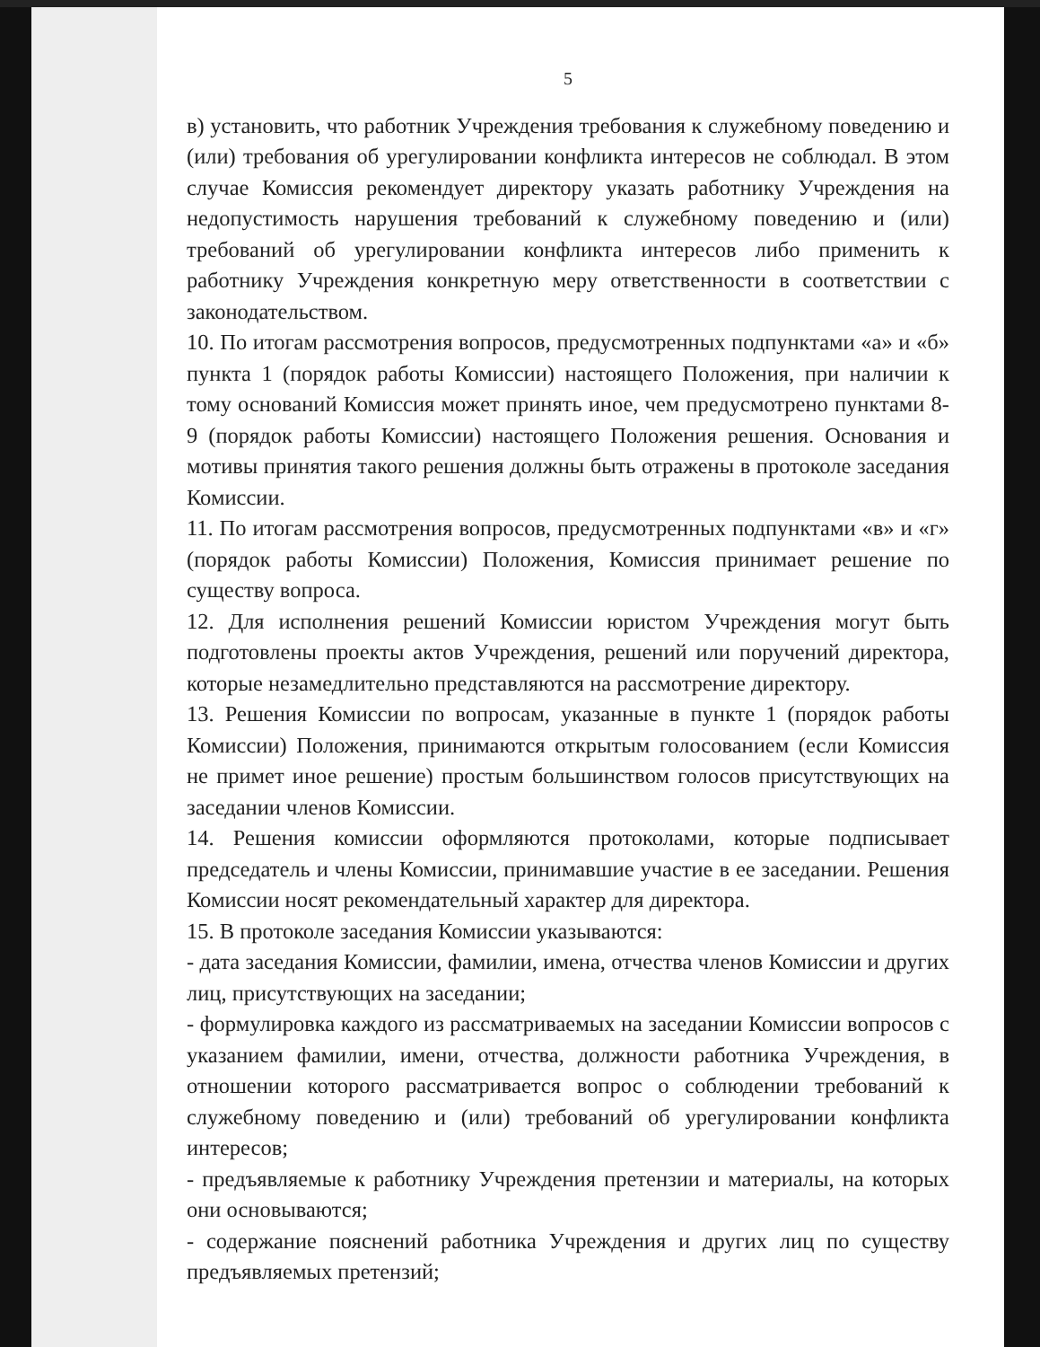5
в) установить, что работник Учреждения требования к служебному поведению и (или) требования об урегулировании конфликта интересов не соблюдал. В этом случае Комиссия рекомендует директору указать работнику Учреждения на недопустимость нарушения требований к служебному поведению и (или) требований об урегулировании конфликта интересов либо применить к работнику Учреждения конкретную меру ответственности в соответствии с законодательством.
10. По итогам рассмотрения вопросов, предусмотренных подпунктами «а» и «б» пункта 1 (порядок работы Комиссии) настоящего Положения, при наличии к тому оснований Комиссия может принять иное, чем предусмотрено пунктами 8-9 (порядок работы Комиссии) настоящего Положения решения. Основания и мотивы принятия такого решения должны быть отражены в протоколе заседания Комиссии.
11. По итогам рассмотрения вопросов, предусмотренных подпунктами «в» и «г» (порядок работы Комиссии) Положения, Комиссия принимает решение по существу вопроса.
12. Для исполнения решений Комиссии юристом Учреждения могут быть подготовлены проекты актов Учреждения, решений или поручений директора, которые незамедлительно представляются на рассмотрение директору.
13. Решения Комиссии по вопросам, указанные в пункте 1 (порядок работы Комиссии) Положения, принимаются открытым голосованием (если Комиссия не примет иное решение) простым большинством голосов присутствующих на заседании членов Комиссии.
14. Решения комиссии оформляются протоколами, которые подписывает председатель и члены Комиссии, принимавшие участие в ее заседании. Решения Комиссии носят рекомендательный характер для директора.
15. В протоколе заседания Комиссии указываются:
- дата заседания Комиссии, фамилии, имена, отчества членов Комиссии и других лиц, присутствующих на заседании;
- формулировка каждого из рассматриваемых на заседании Комиссии вопросов с указанием фамилии, имени, отчества, должности работника Учреждения, в отношении которого рассматривается вопрос о соблюдении требований к служебному поведению и (или) требований об урегулировании конфликта интересов;
- предъявляемые к работнику Учреждения претензии и материалы, на которых они основываются;
- содержание пояснений работника Учреждения и других лиц по существу предъявляемых претензий;